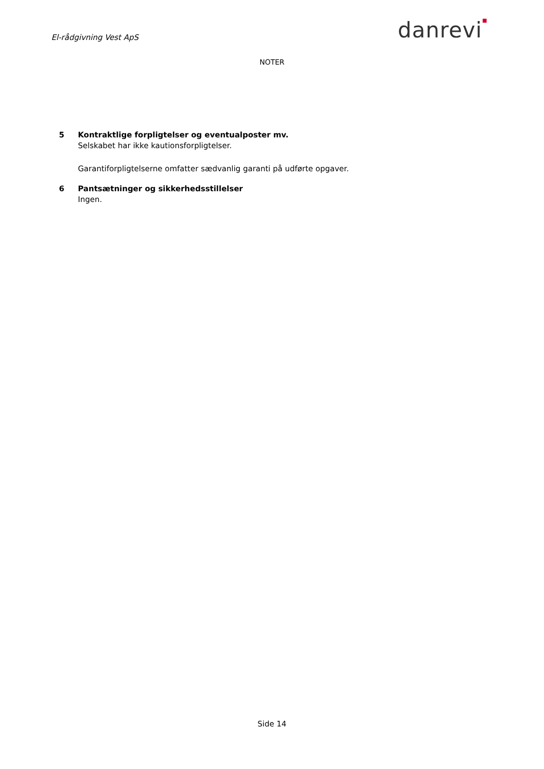El-rådgivning Vest ApS
danrevi■
NOTER
5 Kontraktlige forpligtelser og eventualposter mv.
Selskabet har ikke kautionsforpligtelser.
Garantiforpligtelserne omfatter sædvanlig garanti på udførte opgaver.
6 Pantsætninger og sikkerhedsstillelser
Ingen.
Side 14